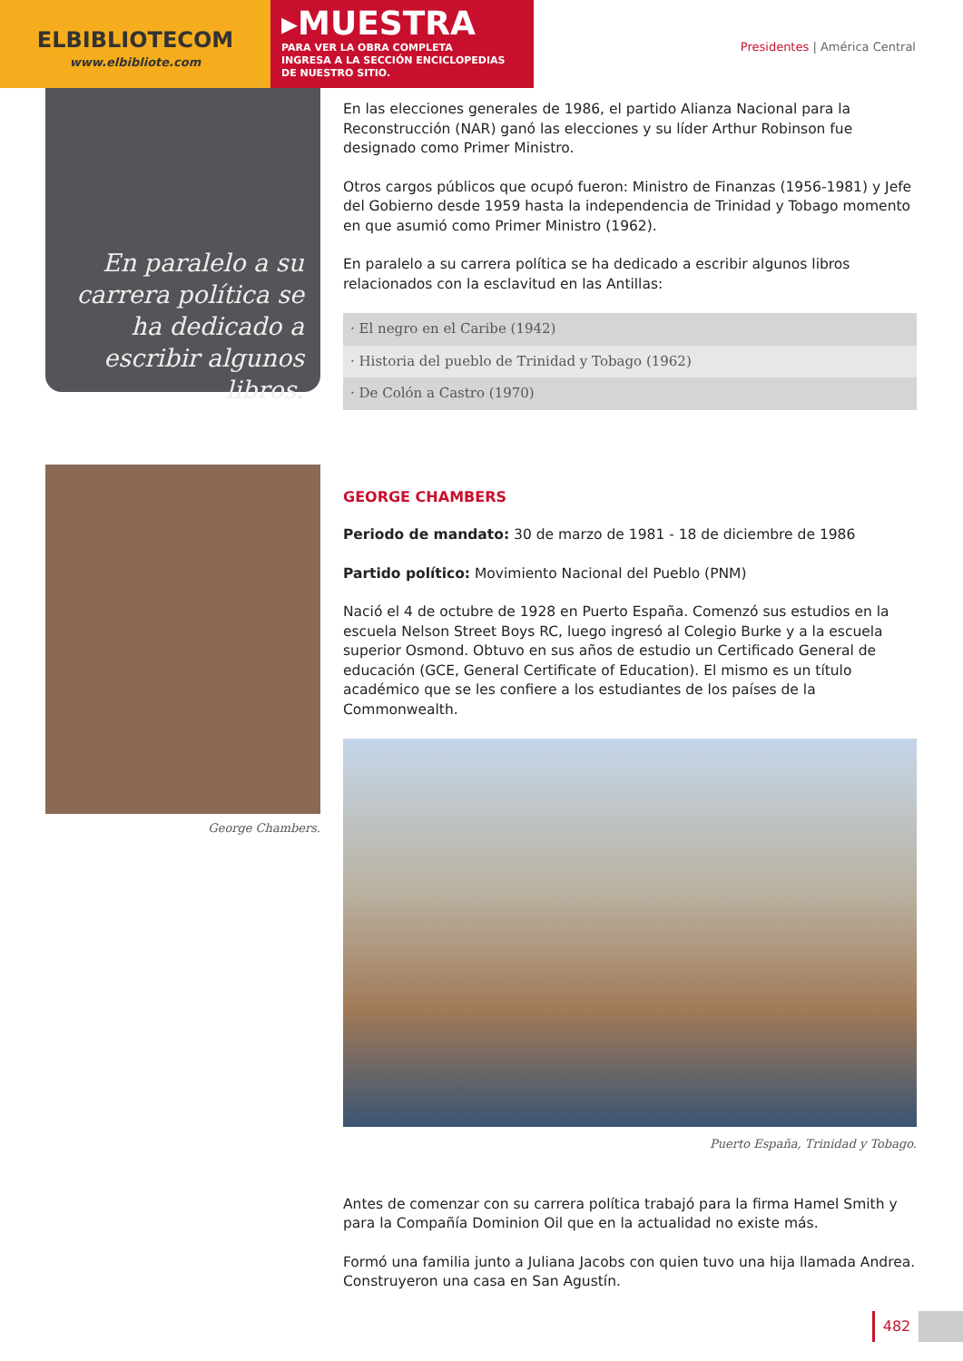ELBIBLIOTECOM
www.elbibliote.com
▸MUESTRA
PARA VER LA OBRA COMPLETA
INGRESA A LA SECCIÓN ENCICLOPEDIAS
DE NUESTRO SITIO.
Presidentes | América Central
En paralelo a su carrera política se ha dedicado a escribir algunos libros.
George Chambers.
En las elecciones generales de 1986, el partido Alianza Nacional para la Reconstrucción (NAR) ganó las elecciones y su líder Arthur Robinson fue designado como Primer Ministro.
Otros cargos públicos que ocupó fueron: Ministro de Finanzas (1956-1981) y Jefe del Gobierno desde 1959 hasta la independencia de Trinidad y Tobago momento en que asumió como Primer Ministro (1962).
En paralelo a su carrera política se ha dedicado a escribir algunos libros relacionados con la esclavitud en las Antillas:
· El negro en el Caribe (1942)
· Historia del pueblo de Trinidad y Tobago (1962)
· De Colón a Castro (1970)
GEORGE CHAMBERS
Periodo de mandato: 30 de marzo de 1981 - 18 de diciembre de 1986
Partido político: Movimiento Nacional del Pueblo (PNM)
Nació el 4 de octubre de 1928 en Puerto España. Comenzó sus estudios en la escuela Nelson Street Boys RC, luego ingresó al Colegio Burke y a la escuela superior Osmond. Obtuvo en sus años de estudio un Certificado General de educación (GCE, General Certificate of Education). El mismo es un título académico que se les confiere a los estudiantes de los países de la Commonwealth.
Puerto España, Trinidad y Tobago.
Antes de comenzar con su carrera política trabajó para la firma Hamel Smith y para la Compañía Dominion Oil que en la actualidad no existe más.
Formó una familia junto a Juliana Jacobs con quien tuvo una hija llamada Andrea. Construyeron una casa en San Agustín.
482